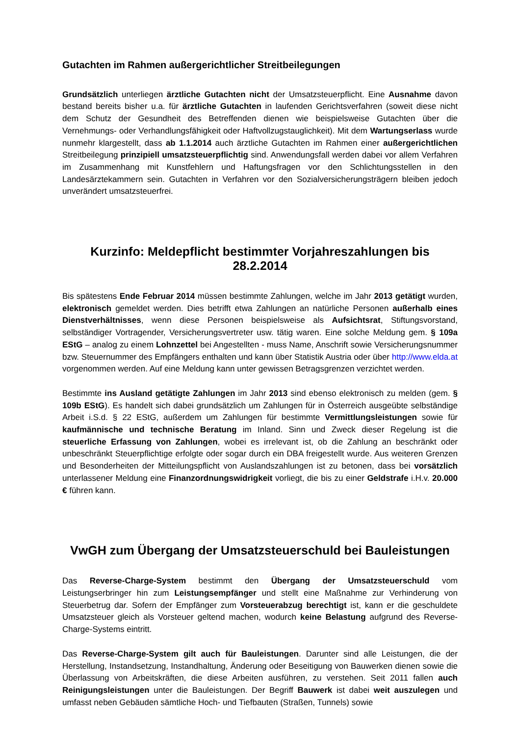Gutachten im Rahmen außergerichtlicher Streitbeilegungen
Grundsätzlich unterliegen ärztliche Gutachten nicht der Umsatzsteuerpflicht. Eine Ausnahme davon bestand bereits bisher u.a. für ärztliche Gutachten in laufenden Gerichtsverfahren (soweit diese nicht dem Schutz der Gesundheit des Betreffenden dienen wie beispielsweise Gutachten über die Vernehmungs- oder Verhandlungsfähigkeit oder Haftvollzugstauglichkeit). Mit dem Wartungserlass wurde nunmehr klargestellt, dass ab 1.1.2014 auch ärztliche Gutachten im Rahmen einer außergerichtlichen Streitbeilegung prinzipiell umsatzsteuerpflichtig sind. Anwendungsfall werden dabei vor allem Verfahren im Zusammenhang mit Kunstfehlern und Haftungsfragen vor den Schlichtungsstellen in den Landesärztekammern sein. Gutachten in Verfahren vor den Sozialversicherungsträgern bleiben jedoch unverändert umsatzsteuerfrei.
Kurzinfo: Meldepflicht bestimmter Vorjahreszahlungen bis 28.2.2014
Bis spätestens Ende Februar 2014 müssen bestimmte Zahlungen, welche im Jahr 2013 getätigt wurden, elektronisch gemeldet werden. Dies betrifft etwa Zahlungen an natürliche Personen außerhalb eines Dienstverhältnisses, wenn diese Personen beispielsweise als Aufsichtsrat, Stiftungsvorstand, selbständiger Vortragender, Versicherungsvertreter usw. tätig waren. Eine solche Meldung gem. § 109a EStG – analog zu einem Lohnzettel bei Angestellten - muss Name, Anschrift sowie Versicherungsnummer bzw. Steuernummer des Empfängers enthalten und kann über Statistik Austria oder über http://www.elda.at vorgenommen werden. Auf eine Meldung kann unter gewissen Betragsgrenzen verzichtet werden.
Bestimmte ins Ausland getätigte Zahlungen im Jahr 2013 sind ebenso elektronisch zu melden (gem. § 109b EStG). Es handelt sich dabei grundsätzlich um Zahlungen für in Österreich ausgeübte selbständige Arbeit i.S.d. § 22 EStG, außerdem um Zahlungen für bestimmte Vermittlungsleistungen sowie für kaufmännische und technische Beratung im Inland. Sinn und Zweck dieser Regelung ist die steuerliche Erfassung von Zahlungen, wobei es irrelevant ist, ob die Zahlung an beschränkt oder unbeschränkt Steuerpflichtige erfolgte oder sogar durch ein DBA freigestellt wurde. Aus weiteren Grenzen und Besonderheiten der Mitteilungspflicht von Auslandszahlungen ist zu betonen, dass bei vorsätzlich unterlassener Meldung eine Finanzordnungswidrigkeit vorliegt, die bis zu einer Geldstrafe i.H.v. 20.000 € führen kann.
VwGH zum Übergang der Umsatzsteuerschuld bei Bauleistungen
Das Reverse-Charge-System bestimmt den Übergang der Umsatzsteuerschuld vom Leistungserbringer hin zum Leistungsempfänger und stellt eine Maßnahme zur Verhinderung von Steuerbetrug dar. Sofern der Empfänger zum Vorsteuerabzug berechtigt ist, kann er die geschuldete Umsatzsteuer gleich als Vorsteuer geltend machen, wodurch keine Belastung aufgrund des Reverse-Charge-Systems eintritt.
Das Reverse-Charge-System gilt auch für Bauleistungen. Darunter sind alle Leistungen, die der Herstellung, Instandsetzung, Instandhaltung, Änderung oder Beseitigung von Bauwerken dienen sowie die Überlassung von Arbeitskräften, die diese Arbeiten ausführen, zu verstehen. Seit 2011 fallen auch Reinigungsleistungen unter die Bauleistungen. Der Begriff Bauwerk ist dabei weit auszulegen und umfasst neben Gebäuden sämtliche Hoch- und Tiefbauten (Straßen, Tunnels) sowie